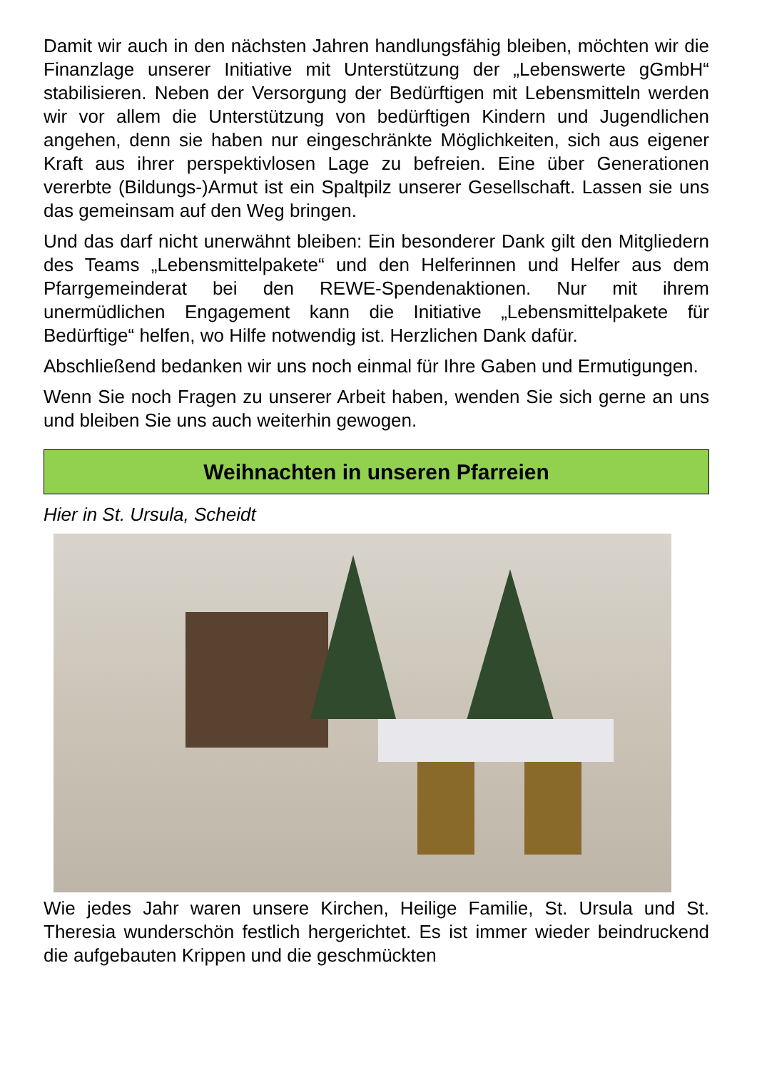Damit wir auch in den nächsten Jahren handlungsfähig bleiben, möchten wir die Finanzlage unserer Initiative mit Unterstützung der „Lebenswerte gGmbH“ stabilisieren. Neben der Versorgung der Bedürftigen mit Lebensmitteln werden wir vor allem die Unterstützung von bedürftigen Kindern und Jugendlichen angehen, denn sie haben nur eingeschränkte Möglichkeiten, sich aus eigener Kraft aus ihrer perspektivlosen Lage zu befreien. Eine über Generationen vererbte (Bildungs-)Armut ist ein Spaltpilz unserer Gesellschaft. Lassen sie uns das gemeinsam auf den Weg bringen.
Und das darf nicht unerwähnt bleiben: Ein besonderer Dank gilt den Mitgliedern des Teams „Lebensmittelpakete“ und den Helferinnen und Helfer aus dem Pfarrgemeinderat bei den REWE-Spendenaktionen. Nur mit ihrem unermüdlichen Engagement kann die Initiative „Lebensmittelpakete für Bedürftige“ helfen, wo Hilfe notwendig ist. Herzlichen Dank dafür.
Abschließend bedanken wir uns noch einmal für Ihre Gaben und Ermutigungen.
Wenn Sie noch Fragen zu unserer Arbeit haben, wenden Sie sich gerne an uns und bleiben Sie uns auch weiterhin gewogen.
Weihnachten in unseren Pfarreien
Hier in St. Ursula, Scheidt
Wie jedes Jahr waren unsere Kirchen, Heilige Familie, St. Ursula und St. Theresia wunderschön festlich hergerichtet. Es ist immer wieder beindruckend die aufgebauten Krippen und die geschmückten